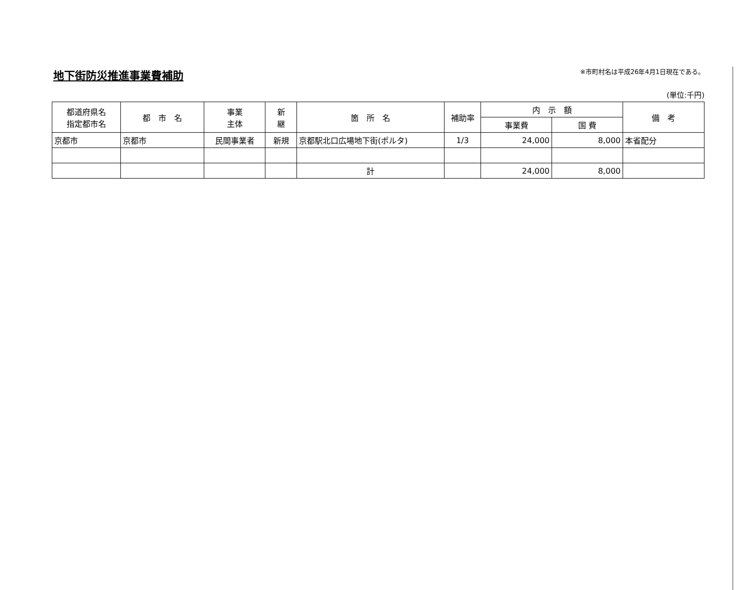地下街防災推進事業費補助
※市町村名は平成26年4月1日現在である。
(単位:千円)
| 都道府県名 指定都市名 | 都 市 名 | 事業 主体 | 新 継 | 箇 所 名 | 補助率 | 内 示 額 | | 備 考 |
| --- | --- | --- | --- | --- | --- | --- | --- | --- |
| | | | | | | 事業費 | 国 費 | |
| 京都市 | 京都市 | 民間事業者 | 新規 | 京都駅北口広場地下街(ポルタ) | 1/3 | 24,000 | 8,000 | 本省配分 |
| | | | | 計 | | 24,000 | 8,000 | |